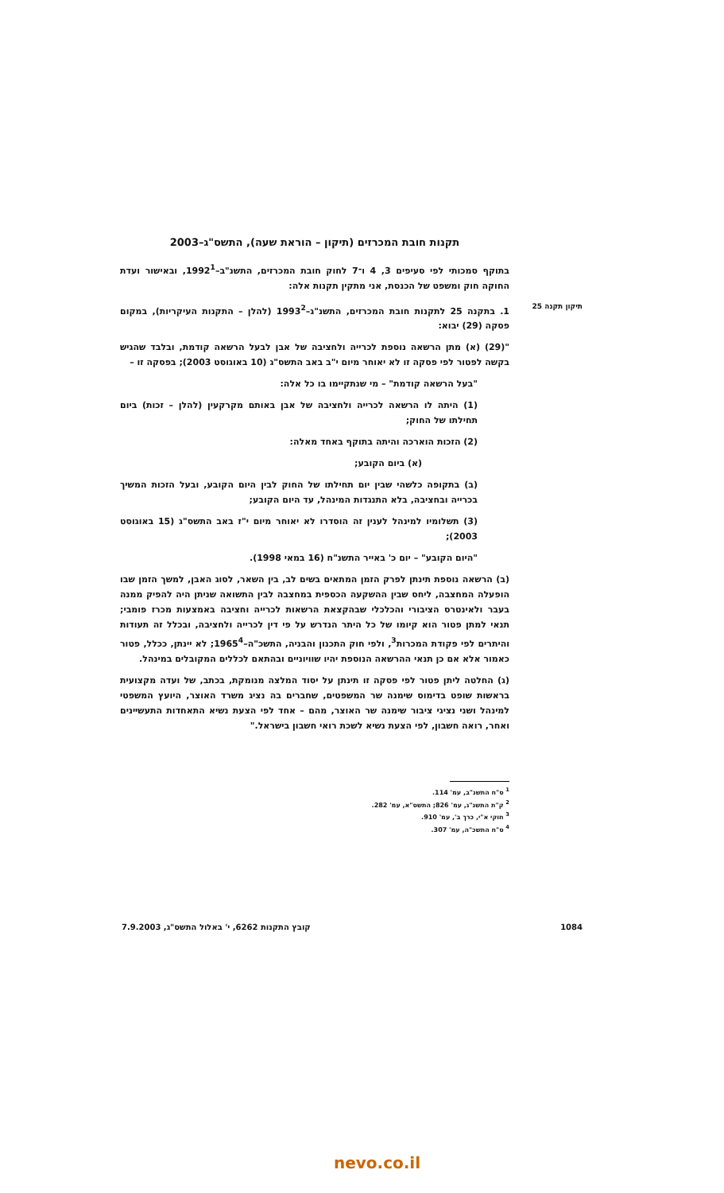תיקון תקנה 25
תקנות חובת המכרזים (תיקון – הוראת שעה), התשס"ג–2003
בתוקף סמכותי לפי סעיפים 3, 4 ו־7 לחוק חובת המכרזים, התשנ"ב–1992<sup>1</sup>, ובאישור ועדת החוקה חוק ומשפט של הכנסת, אני מתקין תקנות אלה:
1. בתקנה 25 לתקנות חובת המכרזים, התשנ"ג–1993<sup>2</sup> (להלן – התקנות העיקריות), במקום פסקה (29) יבוא:
"(29) (א) מתן הרשאה נוספת לכרייה ולחציבה של אבן לבעל הרשאה קודמת, ובלבד שהגיש בקשה לפטור לפי פסקה זו לא יאוחר מיום י"ב באב התשס"ג (10 באוגוסט 2003); בפסקה זו –
"בעל הרשאה קודמת" – מי שנתקיימו בו כל אלה:
(1) היתה לו הרשאה לכרייה ולחציבה של אבן באותם מקרקעין (להלן – זכות) ביום תחילתו של החוק;
(2) הזכות הוארכה והיתה בתוקף באחד מאלה:
(א) ביום הקובע;
(ב) בתקופה כלשהי שבין יום תחילתו של החוק לבין היום הקובע, ובעל הזכות המשיך בכרייה ובחציבה, בלא התנגדות המינהל, עד היום הקובע;
(3) תשלומיו למינהל לענין זה הוסדרו לא יאוחר מיום י"ז באב התשס"ג (15 באוגוסט 2003);
"היום הקובע" – יום כ' באייר התשנ"ח (16 במאי 1998).
(ב) הרשאה נוספת תינתן לפרק הזמן המתאים בשים לב, בין השאר, לסוג האבן, למשך הזמן שבו הופעלה המחצבה, ליחס שבין ההשקעה הכספית במחצבה לבין התשואה שניתן היה להפיק ממנה בעבר ולאינטרס הציבורי והכלכלי שבהקצאת הרשאות לכרייה וחציבה באמצעות מכרז פומבי; תנאי למתן פטור הוא קיומו של כל היתר הנדרש על פי דין לכרייה ולחציבה, ובכלל זה תעודות והיתרים לפי פקודת המכרות<sup>3</sup>, ולפי חוק התכנון והבניה, התשכ"ה–1965<sup>4</sup>; לא יינתן, ככלל, פטור כאמור אלא אם כן תנאי ההרשאה הנוספת יהיו שוויוניים ובהתאם לכללים המקובלים במינהל.
(ג) החלטה ליתן פטור לפי פסקה זו תינתן על יסוד המלצה מנומקת, בכתב, של ועדה מקצועית בראשות שופט בדימוס שימנה שר המשפטים, שחברים בה נציג משרד האוצר, היועץ המשפטי למינהל ושני נציגי ציבור שימנה שר האוצר, מהם – אחד לפי הצעת נשיא התאחדות התעשיינים ואחר, רואה חשבון, לפי הצעת נשיא לשכת רואי חשבון בישראל."
<sup>1</sup> ס"ח התשנ"ב, עמ' 114.
<sup>2</sup> ק"ת התשנ"ג, עמ' 826; התשס"א, עמ' 282.
<sup>3</sup> חוקי א"י, כרך ב', עמ' 910.
<sup>4</sup> ס"ח התשכ"ה, עמ' 307.
1084 קובץ התקנות 6262, י' באלול התשס"ג, 7.9.2003
nevo.co.il